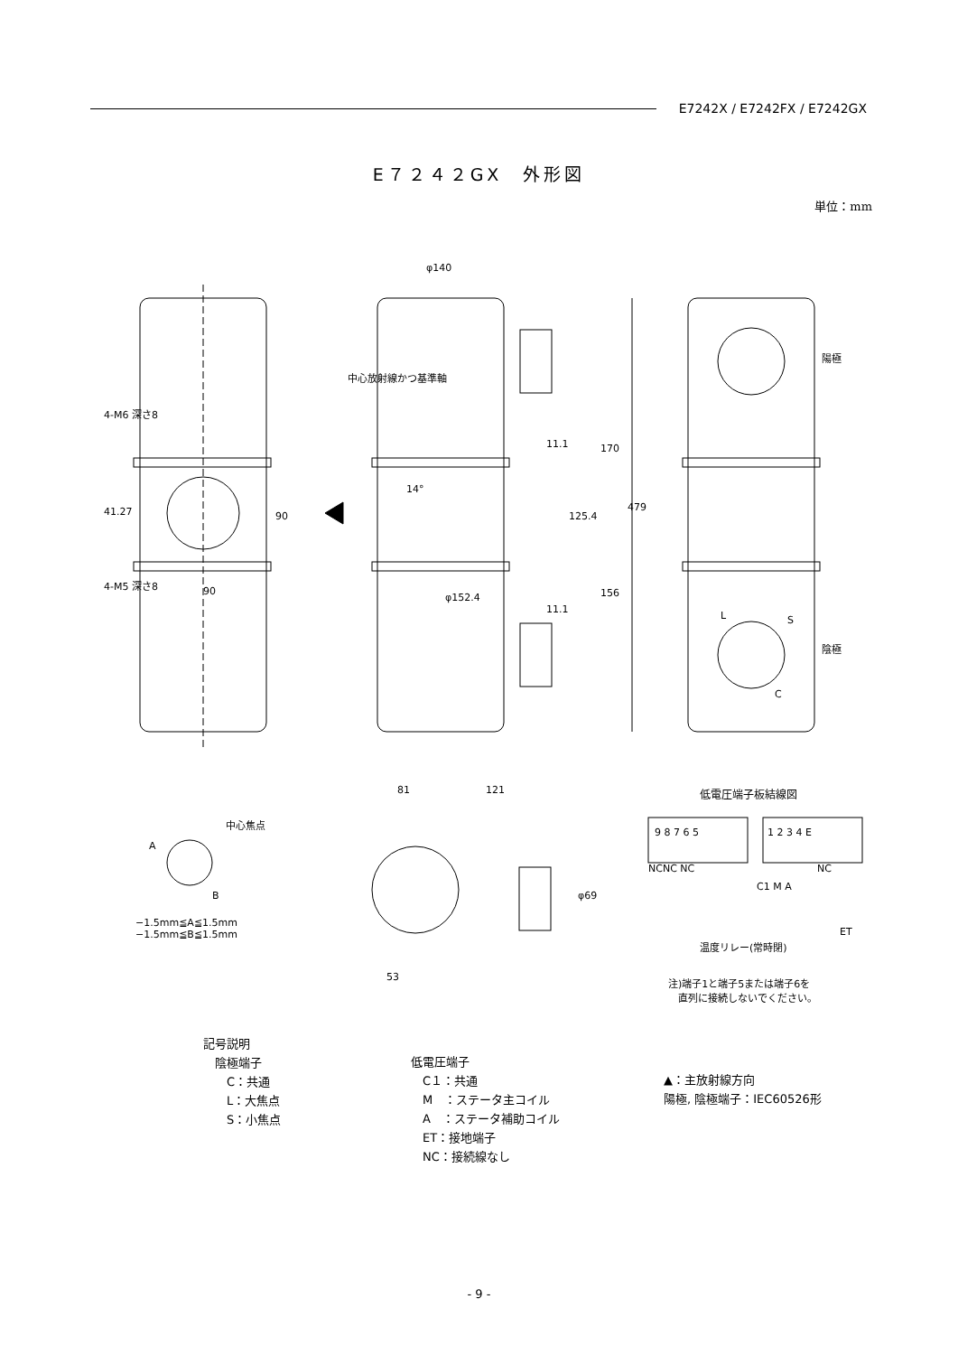E7242X / E7242FX / E7242GX
E７２４２GX　外形図
単位：mm
φ140
479
170
156
125.4
11.1
11.1
φ152.4
14°
中心放射線かつ基準軸
4-M6 深さ8
41.27 90
4-M5 深さ8
90
陽極
陰極
L S
C
81 121
φ69
53
中心焦点
A
B
−1.5mm≦A≦1.5mm
−1.5mm≦B≦1.5mm
低電圧端子板結線図
9 8 7 6 5 1 2 3 4 E
NCNC NC
C1 M A
NC
ET
温度リレー(常時閉)
注)端子1と端子5または端子6を
　直列に接続しないでください。
記号説明
　陰極端子
　　C：共通
　　L：大焦点
　　S：小焦点
低電圧端子
　C１：共通
　M　：ステータ主コイル
　A　：ステータ補助コイル
　ET：接地端子
　NC：接続線なし
▲：主放射線方向
陽極, 陰極端子：IEC60526形
- 9 -